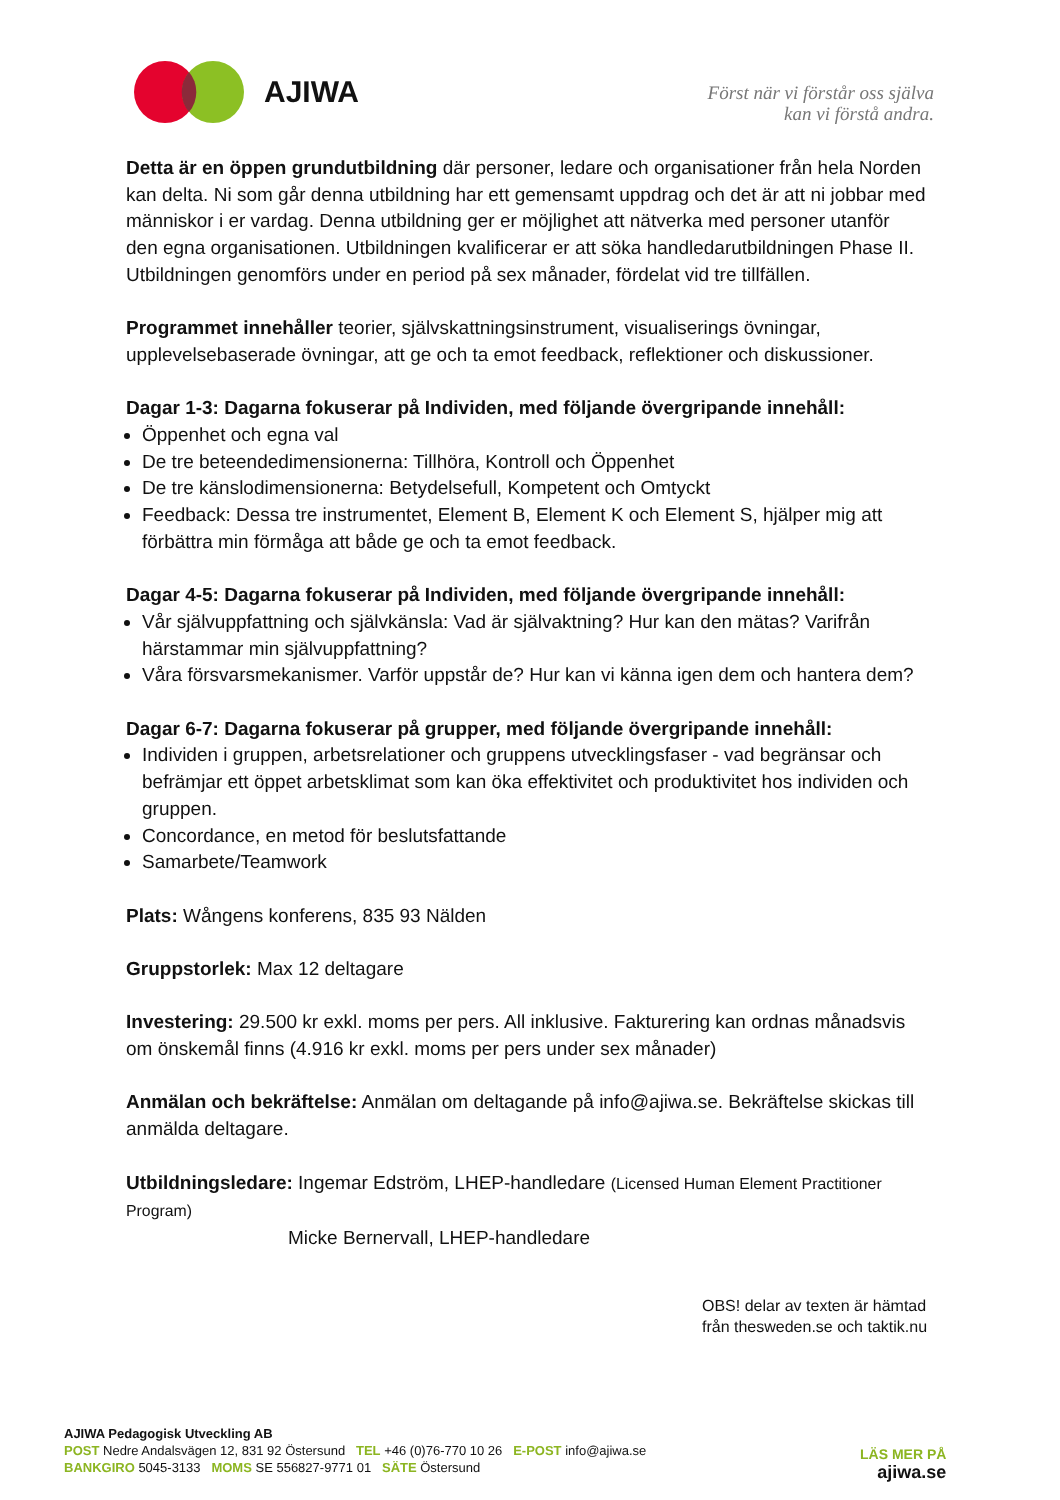AJIWA
Först när vi förstår oss själva
kan vi förstå andra.
Detta är en öppen grundutbildning där personer, ledare och organisationer från hela Norden kan delta. Ni som går denna utbildning har ett gemensamt uppdrag och det är att ni jobbar med människor i er vardag. Denna utbildning ger er möjlighet att nätverka med personer utanför den egna organisationen. Utbildningen kvalificerar er att söka handledarutbildningen Phase II. Utbildningen genomförs under en period på sex månader, fördelat vid tre tillfällen.
Programmet innehåller teorier, självskattningsinstrument, visualiserings övningar, upplevelsebaserade övningar, att ge och ta emot feedback, reflektioner och diskussioner.
Dagar 1-3: Dagarna fokuserar på Individen, med följande övergripande innehåll:
Öppenhet och egna val
De tre beteendedimensionerna: Tillhöra, Kontroll och Öppenhet
De tre känslodimensionerna: Betydelsefull, Kompetent och Omtyckt
Feedback: Dessa tre instrumentet, Element B, Element K och Element S, hjälper mig att förbättra min förmåga att både ge och ta emot feedback.
Dagar 4-5: Dagarna fokuserar på Individen, med följande övergripande innehåll:
Vår självuppfattning och självkänsla: Vad är självaktning? Hur kan den mätas? Varifrån härstammar min självuppfattning?
Våra försvarsmekanismer. Varför uppstår de? Hur kan vi känna igen dem och hantera dem?
Dagar 6-7: Dagarna fokuserar på grupper, med följande övergripande innehåll:
Individen i gruppen, arbetsrelationer och gruppens utvecklingsfaser - vad begränsar och befrämjar ett öppet arbetsklimat som kan öka effektivitet och produktivitet hos individen och gruppen.
Concordance, en metod för beslutsfattande
Samarbete/Teamwork
Plats: Wångens konferens, 835 93 Nälden
Gruppstorlek: Max 12 deltagare
Investering: 29.500 kr exkl. moms per pers. All inklusive. Fakturering kan ordnas månadsvis om önskemål finns (4.916 kr exkl. moms per pers under sex månader)
Anmälan och bekräftelse: Anmälan om deltagande på info@ajiwa.se. Bekräftelse skickas till anmälda deltagare.
Utbildningsledare: Ingemar Edström, LHEP-handledare (Licensed Human Element Practitioner Program)
Micke Bernervall, LHEP-handledare
OBS! delar av texten är hämtad
från thesweden.se och taktik.nu
AJIWA Pedagogisk Utveckling AB
POST Nedre Andalsvägen 12, 831 92 Östersund TEL +46 (0)76-770 10 26 E-POST info@ajiwa.se
BANKGIRO 5045-3133 MOMS SE 556827-9771 01 SÄTE Östersund
LÄS MER PÅ
ajiwa.se